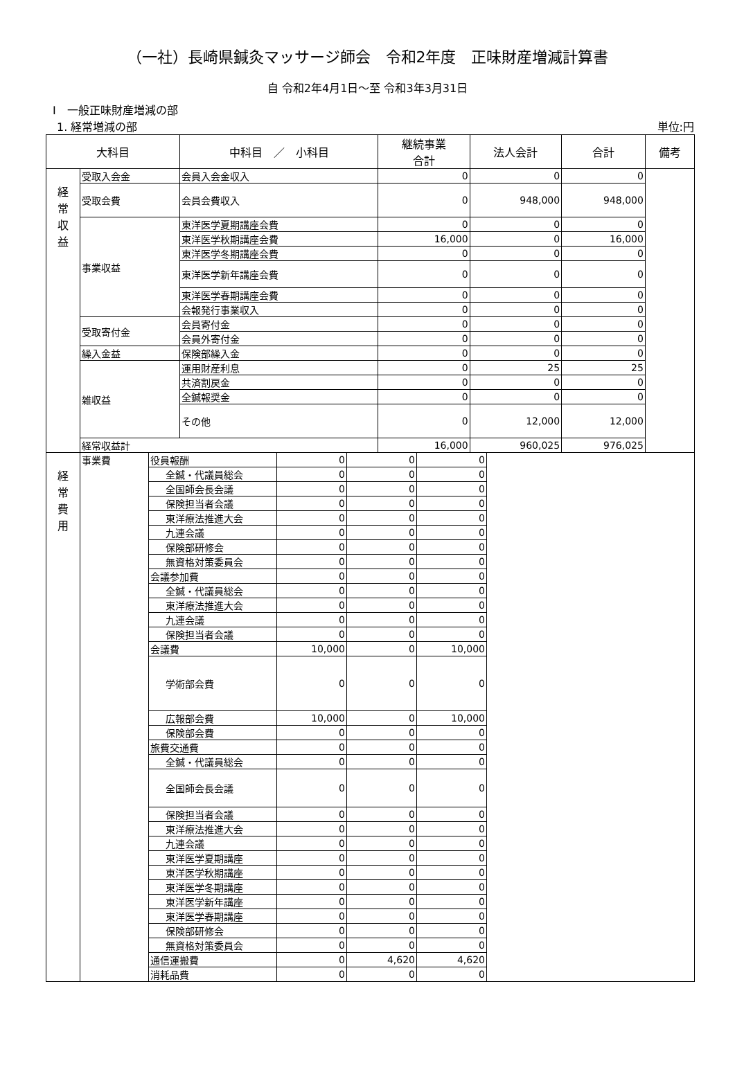（一社）長崎県鍼灸マッサージ師会　令和2年度　正味財産増減計算書
自 令和2年4月1日～至 令和3年3月31日
Ⅰ　一般正味財産増減の部
1. 経常増減の部 単位:円
| 大科目 | | 中科目 ／ 小科目 | 継続事業 合計 | 法人会計 | 合計 | 備考 |
| --- | --- | --- | --- | --- | --- | --- |
| 経 常 収 益 | 受取入会金 | 会員入会金収入 | 0 | 0 | 0 | |
| | 受取会費 | 会員会費収入 | 0 | 948,000 | 948,000 | |
| | 事業収益 | 東洋医学夏期講座会費 | 0 | 0 | 0 | |
| | | 東洋医学秋期講座会費 | 16,000 | 0 | 16,000 | |
| | | 東洋医学冬期講座会費 | 0 | 0 | 0 | |
| | | 東洋医学新年講座会費 | 0 | 0 | 0 | |
| | | 東洋医学春期講座会費 | 0 | 0 | 0 | |
| | | 会報発行事業収入 | 0 | 0 | 0 | |
| | 受取寄付金 | 会員寄付金 | 0 | 0 | 0 | |
| | | 会員外寄付金 | 0 | 0 | 0 | |
| | 繰入金益 | 保険部繰入金 | 0 | 0 | 0 | |
| | 雑収益 | 運用財産利息 | 0 | 25 | 25 | |
| | | 共済割戻金 | 0 | 0 | 0 | |
| | | 全鍼報奨金 | 0 | 0 | 0 | |
| | | その他 | 0 | 12,000 | 12,000 | |
| | 経常収益計 | | 16,000 | 960,025 | 976,025 | |
| 経 常 費 用 | 事業費 | 役員報酬 | 0 | 0 | 0 | |
| | | 全鍼・代議員総会 | 0 | 0 | 0 | |
| | | 全国師会長会議 | 0 | 0 | 0 | |
| | | 保険担当者会議 | 0 | 0 | 0 | |
| | | 東洋療法推進大会 | 0 | 0 | 0 | |
| | | 九連会議 | 0 | 0 | 0 | |
| | | 保険部研修会 | 0 | 0 | 0 | |
| | | 無資格対策委員会 | 0 | 0 | 0 | |
| | | 会議参加費 | 0 | 0 | 0 | |
| | | 全鍼・代議員総会 | 0 | 0 | 0 | |
| | | 東洋療法推進大会 | 0 | 0 | 0 | |
| | | 九連会議 | 0 | 0 | 0 | |
| | | 保険担当者会議 | 0 | 0 | 0 | |
| | | 会議費 | 10,000 | 0 | 10,000 | |
| | | 学術部会費 | 0 | 0 | 0 | |
| | | 広報部会費 | 10,000 | 0 | 10,000 | |
| | | 保険部会費 | 0 | 0 | 0 | |
| | | 旅費交通費 | 0 | 0 | 0 | |
| | | 全鍼・代議員総会 | 0 | 0 | 0 | |
| | | 全国師会長会議 | 0 | 0 | 0 | |
| | | 保険担当者会議 | 0 | 0 | 0 | |
| | | 東洋療法推進大会 | 0 | 0 | 0 | |
| | | 九連会議 | 0 | 0 | 0 | |
| | | 東洋医学夏期講座 | 0 | 0 | 0 | |
| | | 東洋医学秋期講座 | 0 | 0 | 0 | |
| | | 東洋医学冬期講座 | 0 | 0 | 0 | |
| | | 東洋医学新年講座 | 0 | 0 | 0 | |
| | | 東洋医学春期講座 | 0 | 0 | 0 | |
| | | 保険部研修会 | 0 | 0 | 0 | |
| | | 無資格対策委員会 | 0 | 0 | 0 | |
| | | 通信運搬費 | 0 | 4,620 | 4,620 | |
| | | 消耗品費 | 0 | 0 | 0 | |